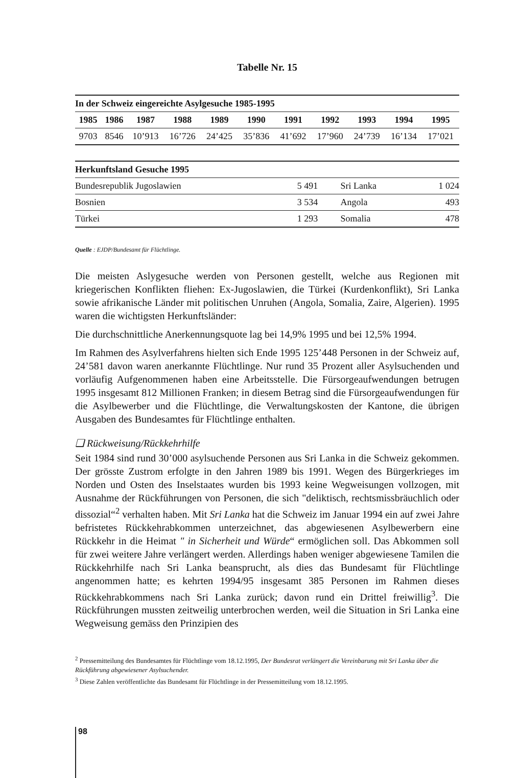Tabelle Nr. 15
| In der Schweiz eingereichte Asylgesuche 1985-1995 | | | | | | | | | | |
| --- | --- | --- | --- | --- | --- | --- | --- | --- | --- | --- |
| 1985 | 1986 | 1987 | 1988 | 1989 | 1990 | 1991 | 1992 | 1993 | 1994 | 1995 |
| 9703 | 8546 | 10’913 | 16’726 | 24’425 | 35’836 | 41’692 | 17’960 | 24’739 | 16’134 | 17’021 |
| Herkunftsland Gesuche 1995 | | | |
| --- | --- | --- | --- |
| Bundesrepublik Jugoslawien | 5 491 | Sri Lanka | 1 024 |
| Bosnien | 3 534 | Angola | 493 |
| Türkei | 1 293 | Somalia | 478 |
Quelle : EJDP/Bundesamt für Flüchtlinge.
Die meisten Aslygesuche werden von Personen gestellt, welche aus Regionen mit kriegerischen Konflikten fliehen: Ex-Jugoslawien, die Türkei (Kurdenkonflikt), Sri Lanka sowie afrikanische Länder mit politischen Unruhen (Angola, Somalia, Zaire, Algerien). 1995 waren die wichtigsten Herkunftsländer:
Die durchschnittliche Anerkennungsquote lag bei 14,9% 1995 und bei 12,5% 1994.
Im Rahmen des Asylverfahrens hielten sich Ende 1995 125’448 Personen in der Schweiz auf, 24’581 davon waren anerkannte Flüchtlinge. Nur rund 35 Prozent aller Asylsuchenden und vorläufig Aufgenommenen haben eine Arbeitsstelle. Die Fürsorgeaufwendungen betrugen 1995 insgesamt 812 Millionen Franken; in diesem Betrag sind die Fürsorgeaufwendungen für die Asylbewerber und die Flüchtlinge, die Verwaltungskosten der Kantone, die übrigen Ausgaben des Bundesamtes für Flüchtlinge enthalten.
❑ Rückweisung/Rückkehrhilfe
Seit 1984 sind rund 30’000 asylsuchende Personen aus Sri Lanka in die Schweiz gekommen. Der grösste Zustrom erfolgte in den Jahren 1989 bis 1991. Wegen des Bürgerkrieges im Norden und Osten des Inselstaates wurden bis 1993 keine Wegweisungen vollzogen, mit Ausnahme der Rückführungen von Personen, die sich "deliktisch, rechtsmissbräuchlich oder dissozial“<sup>2</sup> verhalten haben. Mit Sri Lanka hat die Schweiz im Januar 1994 ein auf zwei Jahre befristetes Rückkehrabkommen unterzeichnet, das abgewiesenen Asylbewerbern eine Rückkehr in die Heimat " in Sicherheit und Würde“ ermöglichen soll. Das Abkommen soll für zwei weitere Jahre verlängert werden. Allerdings haben weniger abgewiesene Tamilen die Rückkehrhilfe nach Sri Lanka beansprucht, als dies das Bundesamt für Flüchtlinge angenommen hatte; es kehrten 1994/95 insgesamt 385 Personen im Rahmen dieses Rückkehrabkommens nach Sri Lanka zurück; davon rund ein Drittel freiwillig<sup>3</sup>. Die Rückführungen mussten zeitweilig unterbrochen werden, weil die Situation in Sri Lanka eine Wegweisung gemäss den Prinzipien des
<sup>2</sup> Pressemitteilung des Bundesamtes für Flüchtlinge vom 18.12.1995, Der Bundesrat verlängert die Vereinbarung mit Sri Lanka über die Rückführung abgewiesener Asylsuchender.
<sup>3</sup> Diese Zahlen veröffentlichte das Bundesamt für Flüchtlinge in der Pressemitteilung vom 18.12.1995.
98